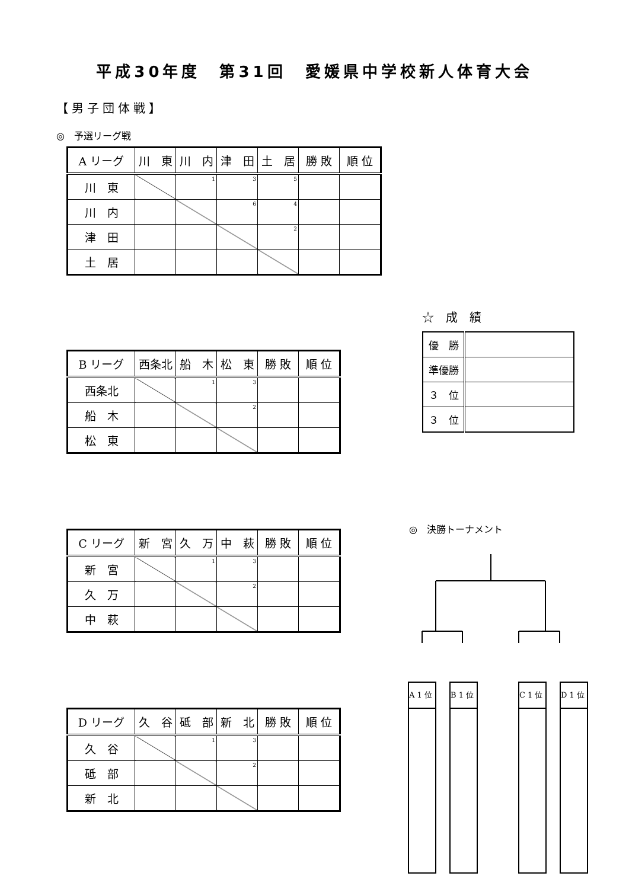平成30年度　第31回　愛媛県中学校新人体育大会
【男子団体戦】
◎　予選リーグ戦
| A リーグ | 川 東 | 川 内 | 津 田 | 土 居 | 勝 敗 | 順 位 |
| 川 東 | | <sup>1</sup> | <sup>3</sup> | <sup>5</sup> | | |
| 川 内 | | | <sup>6</sup> | <sup>4</sup> | | |
| 津 田 | | | | <sup>2</sup> | | |
| 土 居 | | | | | | |
| B リーグ | 西条北 | 船 木 | 松 東 | 勝 敗 | 順 位 |
| 西条北 | | <sup>1</sup> | <sup>3</sup> | | |
| 船 木 | | | <sup>2</sup> | | |
| 松 東 | | | | | |
| C リーグ | 新 宮 | 久 万 | 中 萩 | 勝 敗 | 順 位 |
| 新 宮 | | <sup>1</sup> | <sup>3</sup> | | |
| 久 万 | | | <sup>2</sup> | | |
| 中 萩 | | | | | |
| D リーグ | 久 谷 | 砥 部 | 新 北 | 勝 敗 | 順 位 |
| 久 谷 | | <sup>1</sup> | <sup>3</sup> | | |
| 砥 部 | | | <sup>2</sup> | | |
| 新 北 | | | | | |
☆　成　績
| 優 勝 | |
| 準優勝 | |
| ３ 位 | |
| ３ 位 | |
◎　決勝トーナメント
A 1 位
B 1 位
C 1 位
D 1 位